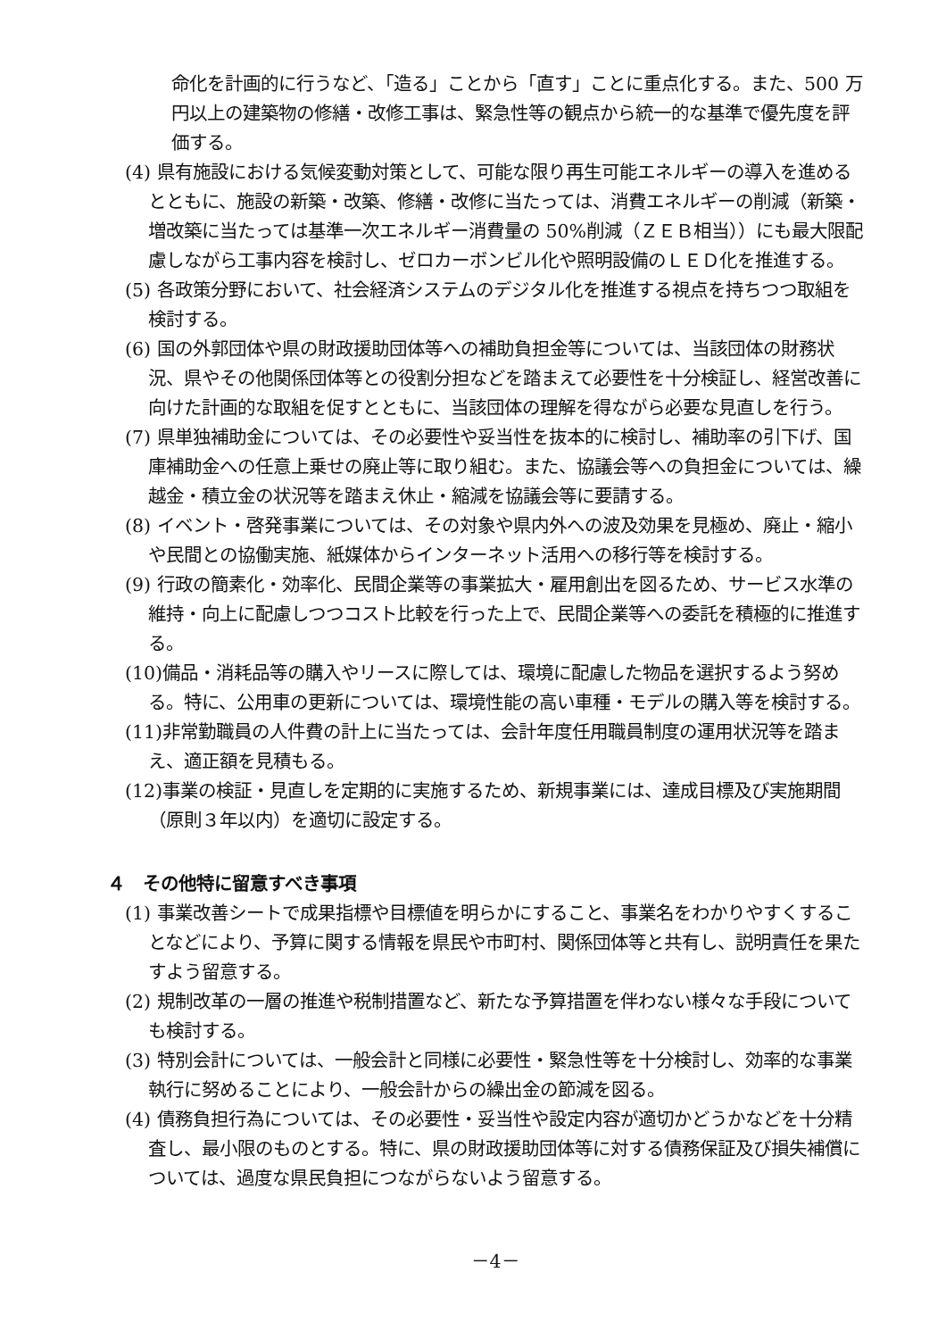命化を計画的に行うなど、「造る」ことから「直す」ことに重点化する。また、500 万円以上の建築物の修繕・改修工事は、緊急性等の観点から統一的な基準で優先度を評価する。
(4) 県有施設における気候変動対策として、可能な限り再生可能エネルギーの導入を進めるとともに、施設の新築・改築、修繕・改修に当たっては、消費エネルギーの削減（新築・増改築に当たっては基準一次エネルギー消費量の 50%削減（ＺＥＢ相当））にも最大限配慮しながら工事内容を検討し、ゼロカーボンビル化や照明設備のＬＥＤ化を推進する。
(5) 各政策分野において、社会経済システムのデジタル化を推進する視点を持ちつつ取組を検討する。
(6) 国の外郭団体や県の財政援助団体等への補助負担金等については、当該団体の財務状況、県やその他関係団体等との役割分担などを踏まえて必要性を十分検証し、経営改善に向けた計画的な取組を促すとともに、当該団体の理解を得ながら必要な見直しを行う。
(7) 県単独補助金については、その必要性や妥当性を抜本的に検討し、補助率の引下げ、国庫補助金への任意上乗せの廃止等に取り組む。また、協議会等への負担金については、繰越金・積立金の状況等を踏まえ休止・縮減を協議会等に要請する。
(8) イベント・啓発事業については、その対象や県内外への波及効果を見極め、廃止・縮小や民間との協働実施、紙媒体からインターネット活用への移行等を検討する。
(9) 行政の簡素化・効率化、民間企業等の事業拡大・雇用創出を図るため、サービス水準の維持・向上に配慮しつつコスト比較を行った上で、民間企業等への委託を積極的に推進する。
(10)備品・消耗品等の購入やリースに際しては、環境に配慮した物品を選択するよう努める。特に、公用車の更新については、環境性能の高い車種・モデルの購入等を検討する。
(11)非常勤職員の人件費の計上に当たっては、会計年度任用職員制度の運用状況等を踏まえ、適正額を見積もる。
(12)事業の検証・見直しを定期的に実施するため、新規事業には、達成目標及び実施期間（原則３年以内）を適切に設定する。
４　その他特に留意すべき事項
(1) 事業改善シートで成果指標や目標値を明らかにすること、事業名をわかりやすくすることなどにより、予算に関する情報を県民や市町村、関係団体等と共有し、説明責任を果たすよう留意する。
(2) 規制改革の一層の推進や税制措置など、新たな予算措置を伴わない様々な手段についても検討する。
(3) 特別会計については、一般会計と同様に必要性・緊急性等を十分検討し、効率的な事業執行に努めることにより、一般会計からの繰出金の節減を図る。
(4) 債務負担行為については、その必要性・妥当性や設定内容が適切かどうかなどを十分精査し、最小限のものとする。特に、県の財政援助団体等に対する債務保証及び損失補償については、過度な県民負担につながらないよう留意する。
－4－